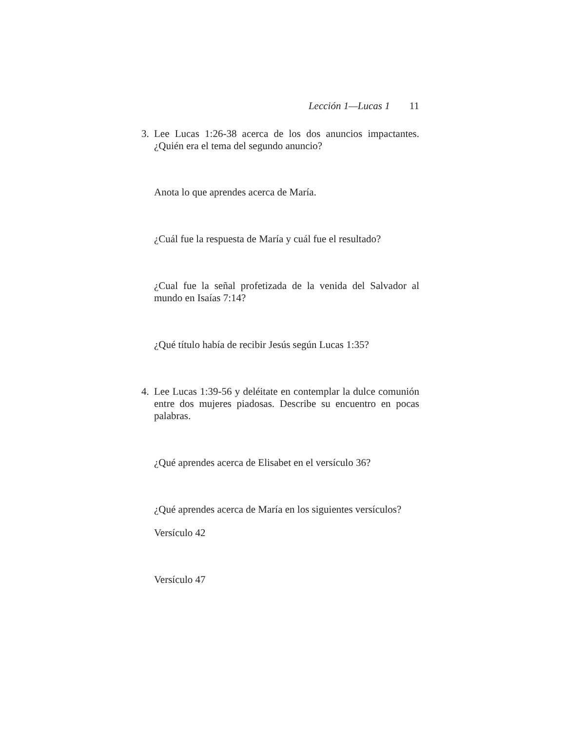Lección 1—Lucas 1 11
3. Lee Lucas 1:26-38 acerca de los dos anuncios impactantes. ¿Quién era el tema del segundo anuncio?
Anota lo que aprendes acerca de María.
¿Cuál fue la respuesta de María y cuál fue el resultado?
¿Cual fue la señal profetizada de la venida del Salvador al mundo en Isaías 7:14?
¿Qué título había de recibir Jesús según Lucas 1:35?
4. Lee Lucas 1:39-56 y deléitate en contemplar la dulce comunión entre dos mujeres piadosas. Describe su encuentro en pocas palabras.
¿Qué aprendes acerca de Elisabet en el versículo 36?
¿Qué aprendes acerca de María en los siguientes versículos?
Versículo 42
Versículo 47